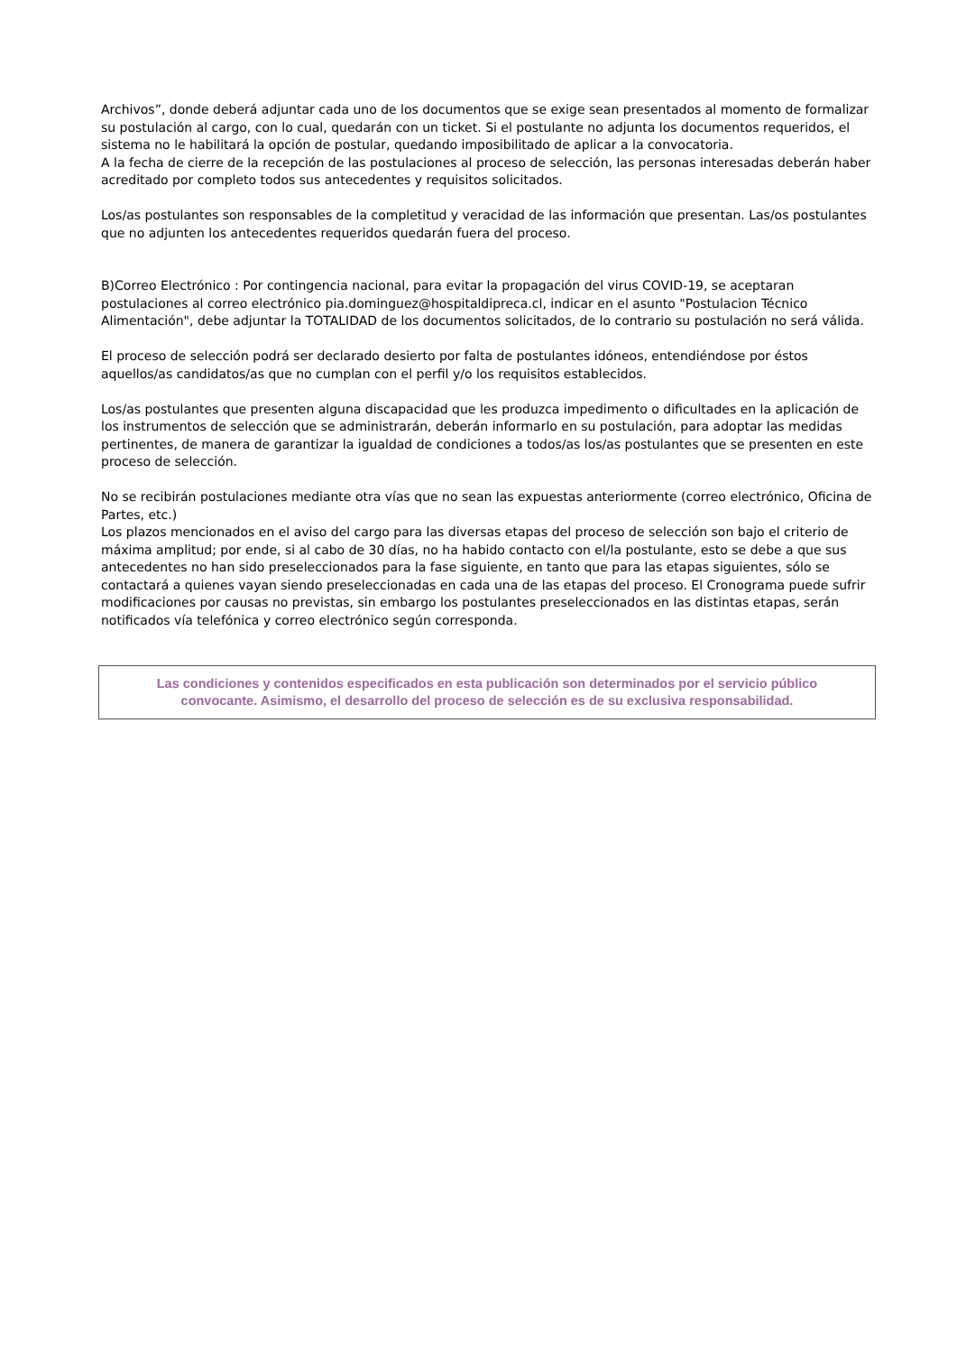Archivos”, donde deberá adjuntar cada uno de los documentos que se exige sean presentados al momento de formalizar su postulación al cargo, con lo cual, quedarán con un ticket. Si el postulante no adjunta los documentos requeridos, el sistema no le habilitará la opción de postular, quedando imposibilitado de aplicar a la convocatoria.
A la fecha de cierre de la recepción de las postulaciones al proceso de selección, las personas interesadas deberán haber acreditado por completo todos sus antecedentes y requisitos solicitados.
Los/as postulantes son responsables de la completitud y veracidad de las información que presentan. Las/os postulantes que no adjunten los antecedentes requeridos quedarán fuera del proceso.
B)Correo Electrónico : Por contingencia nacional, para evitar la propagación del virus COVID-19, se aceptaran postulaciones al correo electrónico pia.dominguez@hospitaldipreca.cl, indicar en el asunto "Postulacion Técnico Alimentación", debe adjuntar la TOTALIDAD de los documentos solicitados, de lo contrario su postulación no será válida.
El proceso de selección podrá ser declarado desierto por falta de postulantes idóneos, entendiéndose por éstos aquellos/as candidatos/as que no cumplan con el perfil y/o los requisitos establecidos.
Los/as postulantes que presenten alguna discapacidad que les produzca impedimento o dificultades en la aplicación de los instrumentos de selección que se administrarán, deberán informarlo en su postulación, para adoptar las medidas pertinentes, de manera de garantizar la igualdad de condiciones a todos/as los/as postulantes que se presenten en este proceso de selección.
No se recibirán postulaciones mediante otra vías que no sean las expuestas anteriormente (correo electrónico, Oficina de Partes, etc.)
Los plazos mencionados en el aviso del cargo para las diversas etapas del proceso de selección son bajo el criterio de máxima amplitud; por ende, si al cabo de 30 días, no ha habido contacto con el/la postulante, esto se debe a que sus antecedentes no han sido preseleccionados para la fase siguiente, en tanto que para las etapas siguientes, sólo se contactará a quienes vayan siendo preseleccionadas en cada una de las etapas del proceso. El Cronograma puede sufrir modificaciones por causas no previstas, sin embargo los postulantes preseleccionados en las distintas etapas, serán notificados vía telefónica y correo electrónico según corresponda.
Las condiciones y contenidos especificados en esta publicación son determinados por el servicio público convocante. Asimismo, el desarrollo del proceso de selección es de su exclusiva responsabilidad.